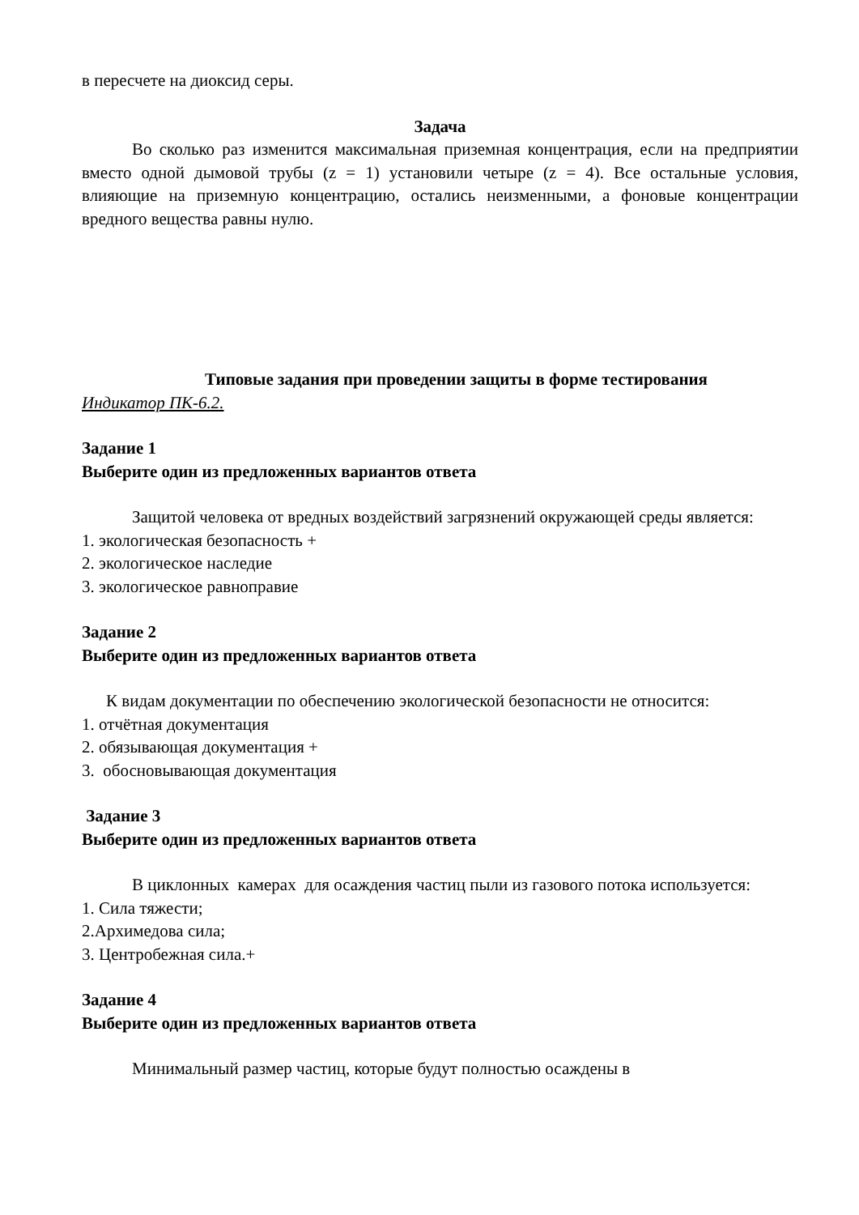в пересчете на диоксид серы.
Задача
Во сколько раз изменится максимальная приземная концентрация, если на предприятии вместо одной дымовой трубы (z = 1) установили четыре (z = 4). Все остальные условия, влияющие на приземную концентрацию, остались неизменными, а фоновые концентрации вредного вещества равны нулю.
Типовые задания при проведении защиты в форме тестирования
Индикатор ПК-6.2.
Задание 1
Выберите один из предложенных вариантов ответа
Защитой человека от вредных воздействий загрязнений окружающей среды является:
1. экологическая безопасность +
2. экологическое наследие
3. экологическое равноправие
Задание 2
Выберите один из предложенных вариантов ответа
К видам документации по обеспечению экологической безопасности не относится:
1. отчётная документация
2. обязывающая документация +
3. обосновывающая документация
Задание 3
Выберите один из предложенных вариантов ответа
В циклонных камерах для осаждения частиц пыли из газового потока используется:
1. Сила тяжести;
2.Архимедова сила;
3. Центробежная сила.+
Задание 4
Выберите один из предложенных вариантов ответа
Минимальный размер частиц, которые будут полностью осаждены в